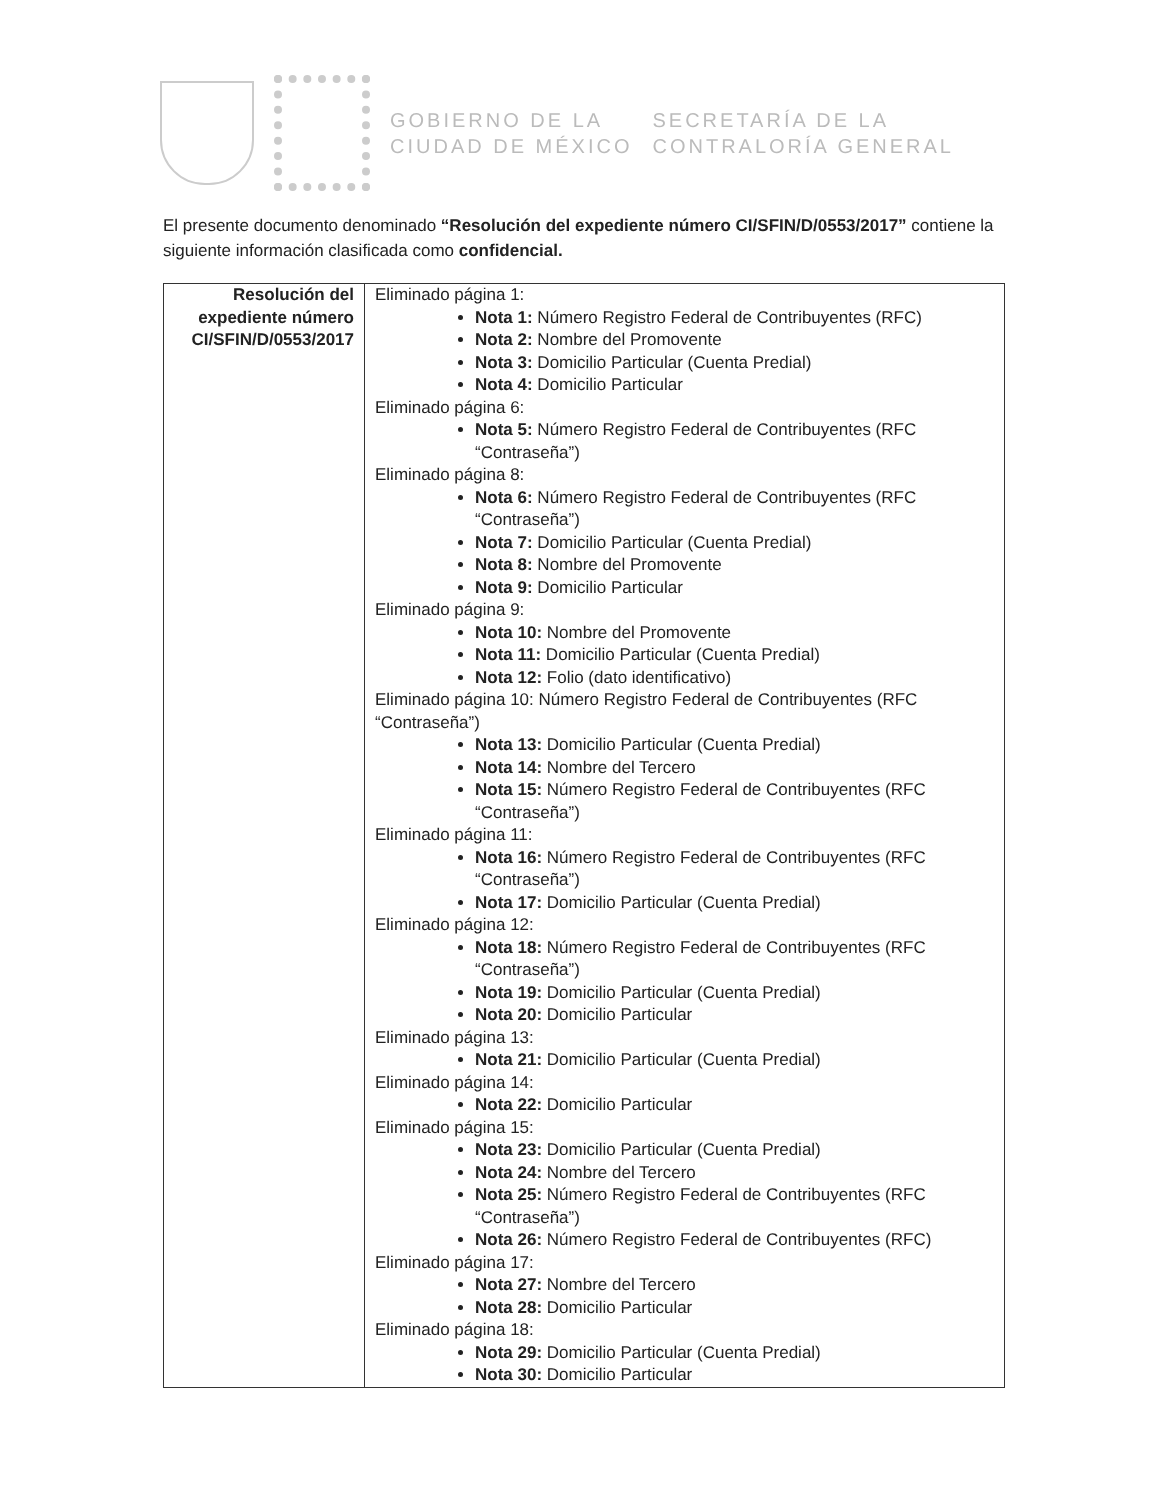GOBIERNO DE LA
CIUDAD DE MÉXICO
SECRETARÍA DE LA
CONTRALORÍA GENERAL
El presente documento denominado “Resolución del expediente número CI/SFIN/D/0553/2017” contiene la siguiente información clasificada como confidencial.
| Resolución del expediente número CI/SFIN/D/0553/2017 | Eliminado página 1: Nota 1: Número Registro Federal de Contribuyentes (RFC) Nota 2: Nombre del Promovente Nota 3: Domicilio Particular (Cuenta Predial) Nota 4: Domicilio Particular Eliminado página 6: Nota 5: Número Registro Federal de Contribuyentes (RFC “Contraseña”) Eliminado página 8: Nota 6: Número Registro Federal de Contribuyentes (RFC “Contraseña”) Nota 7: Domicilio Particular (Cuenta Predial) Nota 8: Nombre del Promovente Nota 9: Domicilio Particular Eliminado página 9: Nota 10: Nombre del Promovente Nota 11: Domicilio Particular (Cuenta Predial) Nota 12: Folio (dato identificativo) Eliminado página 10: Número Registro Federal de Contribuyentes (RFC “Contraseña”) Nota 13: Domicilio Particular (Cuenta Predial) Nota 14: Nombre del Tercero Nota 15: Número Registro Federal de Contribuyentes (RFC “Contraseña”) Eliminado página 11: Nota 16: Número Registro Federal de Contribuyentes (RFC “Contraseña”) Nota 17: Domicilio Particular (Cuenta Predial) Eliminado página 12: Nota 18: Número Registro Federal de Contribuyentes (RFC “Contraseña”) Nota 19: Domicilio Particular (Cuenta Predial) Nota 20: Domicilio Particular Eliminado página 13: Nota 21: Domicilio Particular (Cuenta Predial) Eliminado página 14: Nota 22: Domicilio Particular Eliminado página 15: Nota 23: Domicilio Particular (Cuenta Predial) Nota 24: Nombre del Tercero Nota 25: Número Registro Federal de Contribuyentes (RFC “Contraseña”) Nota 26: Número Registro Federal de Contribuyentes (RFC) Eliminado página 17: Nota 27: Nombre del Tercero Nota 28: Domicilio Particular Eliminado página 18: Nota 29: Domicilio Particular (Cuenta Predial) Nota 30: Domicilio Particular |